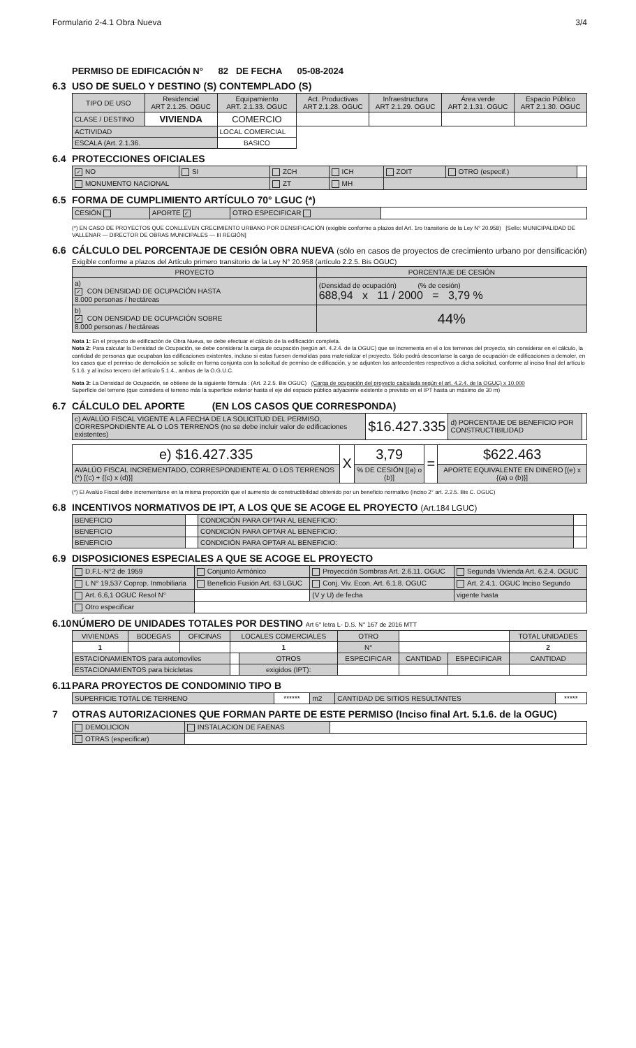Formulario 2-4.1 Obra Nueva 3/4
PERMISO DE EDIFICACIÓN N° 82 DE FECHA 05-08-2024
6.3 USO DE SUELO Y DESTINO (S) CONTEMPLADO (S)
| TIPO DE USO | Residencial ART 2.1.25. OGUC | Equipamiento ART. 2.1.33. OGUC | Act. Productivas ART 2.1.28. OGUC | Infraestructura ART 2.1.29. OGUC | Área verde ART 2.1.31. OGUC | Espacio Público ART 2.1.30. OGUC |
| --- | --- | --- | --- | --- | --- | --- |
| CLASE / DESTINO | VIVIENDA | COMERCIO | | | | |
| ACTIVIDAD | | LOCAL COMERCIAL | | | | |
| ESCALA (Art. 2.1.36. | | BASICO | | | | |
6.4 PROTECCIONES OFICIALES
| ✓ NO | SI | ZCH | ICH | ZOIT | OTRO (especif.) | |
| MONUMENTO NACIONAL | | ZT | MH | | | |
6.5 FORMA DE CUMPLIMIENTO ARTÍCULO 70° LGUC (*)
| CESIÓN | APORTE ✓ | OTRO ESPECIFICAR | |
(*) EN CASO DE PROYECTOS QUE CONLLEVEN CRECIMIENTO URBANO POR DENSIFICACIÓN (exigible conforme a plazos del Art. 1ro transitorio de la Ley N° 20.958) [Sello: MUNICIPALIDAD DE VALLENAR — DIRECTOR DE OBRAS MUNICIPALES — III REGIÓN]
6.6 CÁLCULO DEL PORCENTAJE DE CESIÓN OBRA NUEVA (sólo en casos de proyectos de crecimiento urbano por densificación)
Exigible conforme a plazos del Artículo primero transitorio de la Ley N° 20.958 (artículo 2.2.5. Bis OGUC)
| PROYECTO | PORCENTAJE DE CESIÓN |
| --- | --- |
| a) ✓ CON DENSIDAD DE OCUPACIÓN HASTA 8.000 personas / hectáreas | (Densidad de ocupación) (% de cesión) 688,94 x 11 / 2000 = 3,79 % |
| b) ✓ CON DENSIDAD DE OCUPACIÓN SOBRE 8.000 personas / hectáreas | 44% |
Nota 1: En el proyecto de edificación de Obra Nueva, se debe efectuar el cálculo de la edificación completa.
Nota 2: Para calcular la Densidad de Ocupación, se debe considerar la carga de ocupación (según art. 4.2.4. de la OGUC) que se incrementa en el o los terrenos del proyecto, sin considerar en el cálculo, la cantidad de personas que ocupaban las edificaciones existentes, incluso si estas fuesen demolidas para materializar el proyecto. Sólo podrá descontarse la carga de ocupación de edificaciones a demoler, en los casos que el permiso de demolición se solicite en forma conjunta con la solicitud de permiso de edificación, y se adjunten los antecedentes respectivos a dicha solicitud, conforme al inciso final del artículo 5.1.6. y al inciso tercero del artículo 5.1.4., ambos de la O.G.U.C.
Nota 3: La Densidad de Ocupación, se obtiene de la siguiente fórmula : (Art. 2.2.5. Bis OGUC) (Carga de ocupación del proyecto calculada según el art. 4.2.4. de la OGUC) x 10.000
Superficie del terreno (que considera el terreno más la superficie exterior hasta el eje del espacio público adyacente existente o previsto en el IPT hasta un máximo de 30 m)
6.7 CÁLCULO DEL APORTE (EN LOS CASOS QUE CORRESPONDA)
| c) AVALÚO FISCAL VIGENTE A LA FECHA DE LA SOLICITUD DEL PERMISO, CORRESPONDIENTE AL O LOS TERRENOS (no se debe incluir valor de edificaciones existentes) | $16.427.335 | d) PORCENTAJE DE BENEFICIO POR CONSTRUCTIBILIDAD | |
| e) $16.427.335 | X | 3,79 | = | $622.463 |
| AVALÚO FISCAL INCREMENTADO, CORRESPONDIENTE AL O LOS TERRENOS (*) [(c) + {(c) x (d)}] | | % DE CESIÓN [(a) o (b)] | | APORTE EQUIVALENTE EN DINERO [(e) x {(a) o (b)}] |
(*) El Avalúo Fiscal debe incrementarse en la misma proporción que el aumento de constructibilidad obtenido por un beneficio normativo (inciso 2° art. 2.2.5. Bis C. OGUC)
6.8 INCENTIVOS NORMATIVOS DE IPT, A LOS QUE SE ACOGE EL PROYECTO (Art.184 LGUC)
| BENEFICIO | | CONDICIÓN PARA OPTAR AL BENEFICIO: | |
| BENEFICIO | | CONDICIÓN PARA OPTAR AL BENEFICIO: | |
| BENEFICIO | | CONDICIÓN PARA OPTAR AL BENEFICIO: | |
6.9 DISPOSICIONES ESPECIALES A QUE SE ACOGE EL PROYECTO
| D.F.L-N°2 de 1959 | Conjunto Armónico | Proyección Sombras Art. 2.6.11. OGUC | Segunda Vivienda Art. 6.2.4. OGUC |
| L N° 19,537 Coprop. Inmobiliaria | Beneficio Fusión Art. 63 LGUC | Conj. Viv. Econ. Art. 6.1.8. OGUC | Art. 2.4.1. OGUC Inciso Segundo |
| Art. 6,6,1 OGUC Resol N° | | (V y U) de fecha | vigente hasta |
| Otro especificar | | | |
6.10 NÚMERO DE UNIDADES TOTALES POR DESTINO Art 6° letra L- D.S. N° 167 de 2016 MTT
| VIVIENDAS | BODEGAS | OFICINAS | LOCALES COMERCIALES | | OTRO | | | | TOTAL UNIDADES |
| 1 | | | 1 | | N° | | | | 2 |
| ESTACIONAMIENTOS para automoviles | | | | OTROS | ESPECIFICAR | | CANTIDAD | ESPECIFICAR | CANTIDAD |
| ESTACIONAMIENTOS para bicicletas | | | | exigidos (IPT): | | | | | |
6.11 PARA PROYECTOS DE CONDOMINIO TIPO B
| SUPERFICIE TOTAL DE TERRENO | ****** | m2 | CANTIDAD DE SITIOS RESULTANTES | ***** |
7 OTRAS AUTORIZACIONES QUE FORMAN PARTE DE ESTE PERMISO (Inciso final Art. 5.1.6. de la OGUC)
| DEMOLICION | INSTALACION DE FAENAS | |
| OTRAS (especificar) | | |